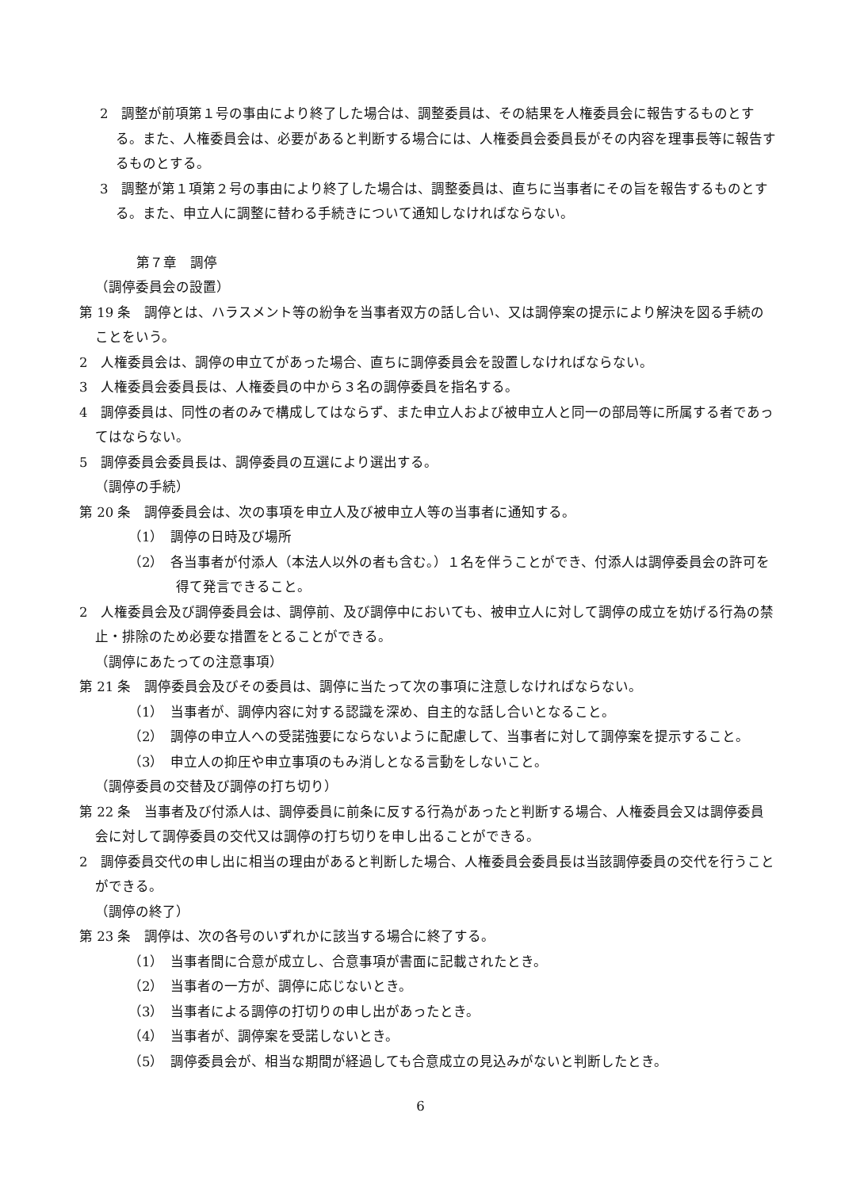2　調整が前項第１号の事由により終了した場合は、調整委員は、その結果を人権委員会に報告するものとする。また、人権委員会は、必要があると判断する場合には、人権委員会委員長がその内容を理事長等に報告するものとする。
3　調整が第１項第２号の事由により終了した場合は、調整委員は、直ちに当事者にその旨を報告するものとする。また、申立人に調整に替わる手続きについて通知しなければならない。
第７章　調停
（調停委員会の設置）
第 19 条　調停とは、ハラスメント等の紛争を当事者双方の話し合い、又は調停案の提示により解決を図る手続のことをいう。
2　人権委員会は、調停の申立てがあった場合、直ちに調停委員会を設置しなければならない。
3　人権委員会委員長は、人権委員の中から３名の調停委員を指名する。
4　調停委員は、同性の者のみで構成してはならず、また申立人および被申立人と同一の部局等に所属する者であってはならない。
5　調停委員会委員長は、調停委員の互選により選出する。
（調停の手続）
第 20 条　調停委員会は、次の事項を申立人及び被申立人等の当事者に通知する。
（1）　調停の日時及び場所
（2）　各当事者が付添人（本法人以外の者も含む。）１名を伴うことができ、付添人は調停委員会の許可を得て発言できること。
2　人権委員会及び調停委員会は、調停前、及び調停中においても、被申立人に対して調停の成立を妨げる行為の禁止・排除のため必要な措置をとることができる。
（調停にあたっての注意事項）
第 21 条　調停委員会及びその委員は、調停に当たって次の事項に注意しなければならない。
（1）　当事者が、調停内容に対する認識を深め、自主的な話し合いとなること。
（2）　調停の申立人への受諾強要にならないように配慮して、当事者に対して調停案を提示すること。
（3）　申立人の抑圧や申立事項のもみ消しとなる言動をしないこと。
（調停委員の交替及び調停の打ち切り）
第 22 条　当事者及び付添人は、調停委員に前条に反する行為があったと判断する場合、人権委員会又は調停委員会に対して調停委員の交代又は調停の打ち切りを申し出ることができる。
2　調停委員交代の申し出に相当の理由があると判断した場合、人権委員会委員長は当該調停委員の交代を行うことができる。
（調停の終了）
第 23 条　調停は、次の各号のいずれかに該当する場合に終了する。
（1）　当事者間に合意が成立し、合意事項が書面に記載されたとき。
（2）　当事者の一方が、調停に応じないとき。
（3）　当事者による調停の打切りの申し出があったとき。
（4）　当事者が、調停案を受諾しないとき。
（5）　調停委員会が、相当な期間が経過しても合意成立の見込みがないと判断したとき。
6